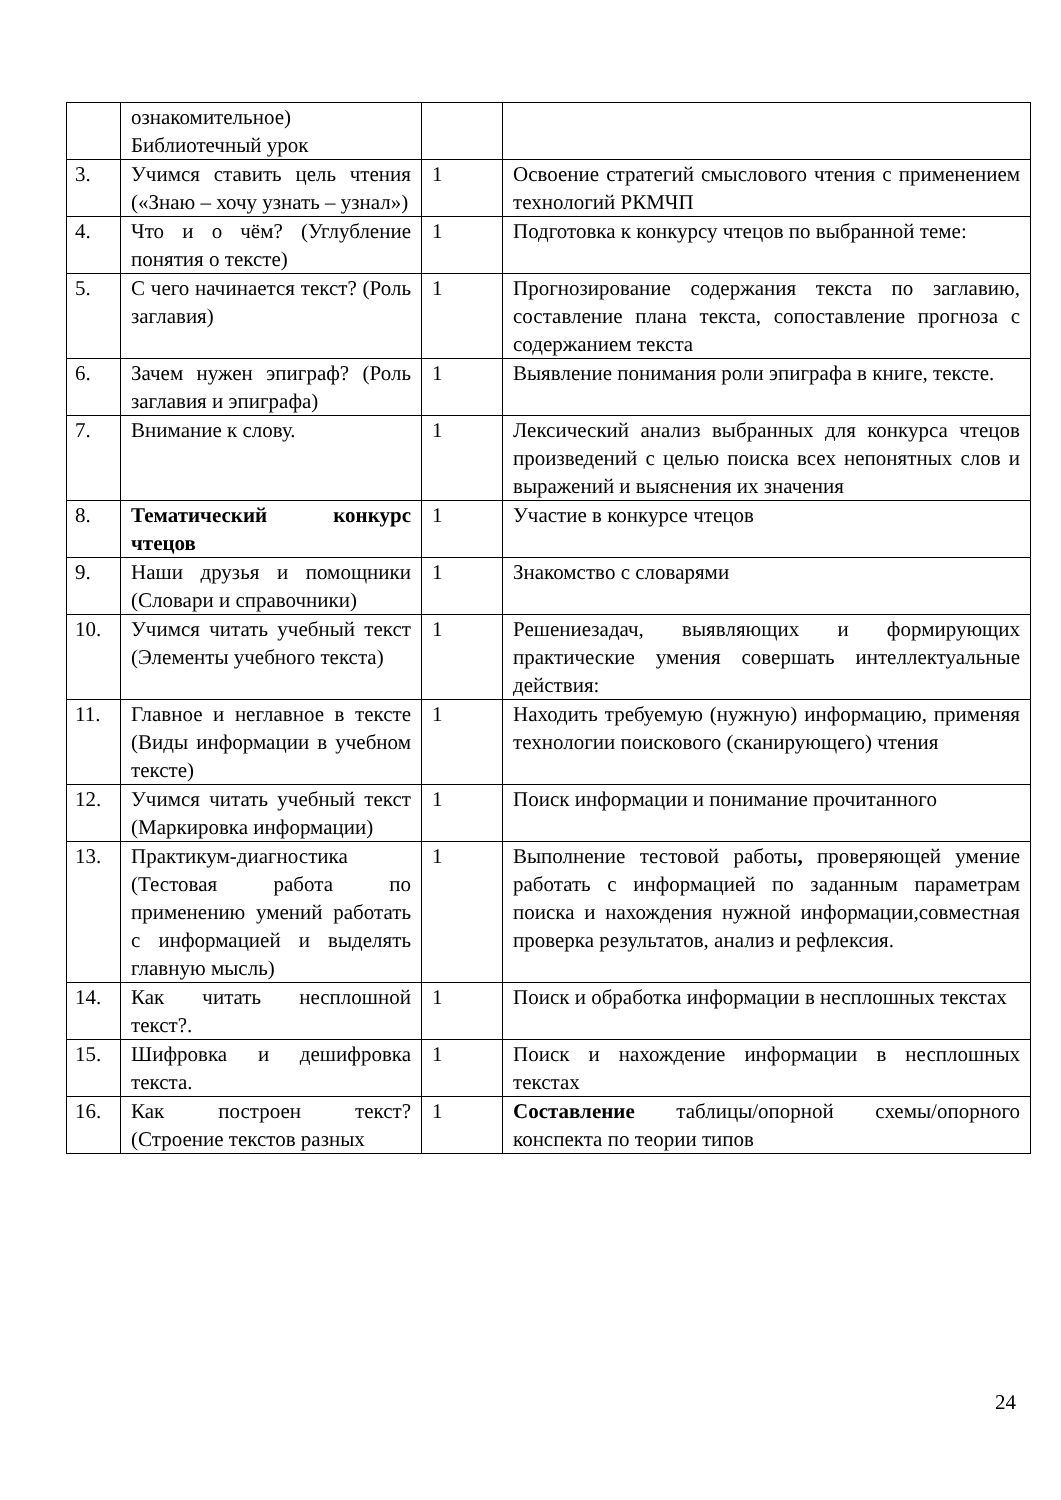| | ознакомительное) Библиотечный урок | | |
| 3. | Учимся ставить цель чтения («Знаю – хочу узнать – узнал») | 1 | Освоение стратегий смыслового чтения с применением технологий РКМЧП |
| 4. | Что и о чём? (Углубление понятия о тексте) | 1 | Подготовка к конкурсу чтецов по выбранной теме: |
| 5. | С чего начинается текст? (Роль заглавия) | 1 | Прогнозирование содержания текста по заглавию, составление плана текста, сопоставление прогноза с содержанием текста |
| 6. | Зачем нужен эпиграф? (Роль заглавия и эпиграфа) | 1 | Выявление понимания роли эпиграфа в книге, тексте. |
| 7. | Внимание к слову. | 1 | Лексический анализ выбранных для конкурса чтецов произведений с целью поиска всех непонятных слов и выражений и выяснения их значения |
| 8. | Тематический конкурс чтецов | 1 | Участие в конкурсе чтецов |
| 9. | Наши друзья и помощники (Словари и справочники) | 1 | Знакомство с словарями |
| 10. | Учимся читать учебный текст (Элементы учебного текста) | 1 | Решениезадач, выявляющих и формирующих практические умения совершать интеллектуальные действия: |
| 11. | Главное и неглавное в тексте (Виды информации в учебном тексте) | 1 | Находить требуемую (нужную) информацию, применяя технологии поискового (сканирующего) чтения |
| 12. | Учимся читать учебный текст (Маркировка информации) | 1 | Поиск информации и понимание прочитанного |
| 13. | Практикум-диагностика (Тестовая работа по применению умений работать с информацией и выделять главную мысль) | 1 | Выполнение тестовой работы , проверяющей умение работать с информацией по заданным параметрам поиска и нахождения нужной информации,совместная проверка результатов, анализ и рефлексия. |
| 14. | Как читать несплошной текст?. | 1 | Поиск и обработка информации в несплошных текстах |
| 15. | Шифровка и дешифровка текста. | 1 | Поиск и нахождение информации в несплошных текстах |
| 16. | Как построен текст? (Строение текстов разных | 1 | Составление таблицы/опорной схемы/опорного конспекта по теории типов |
24